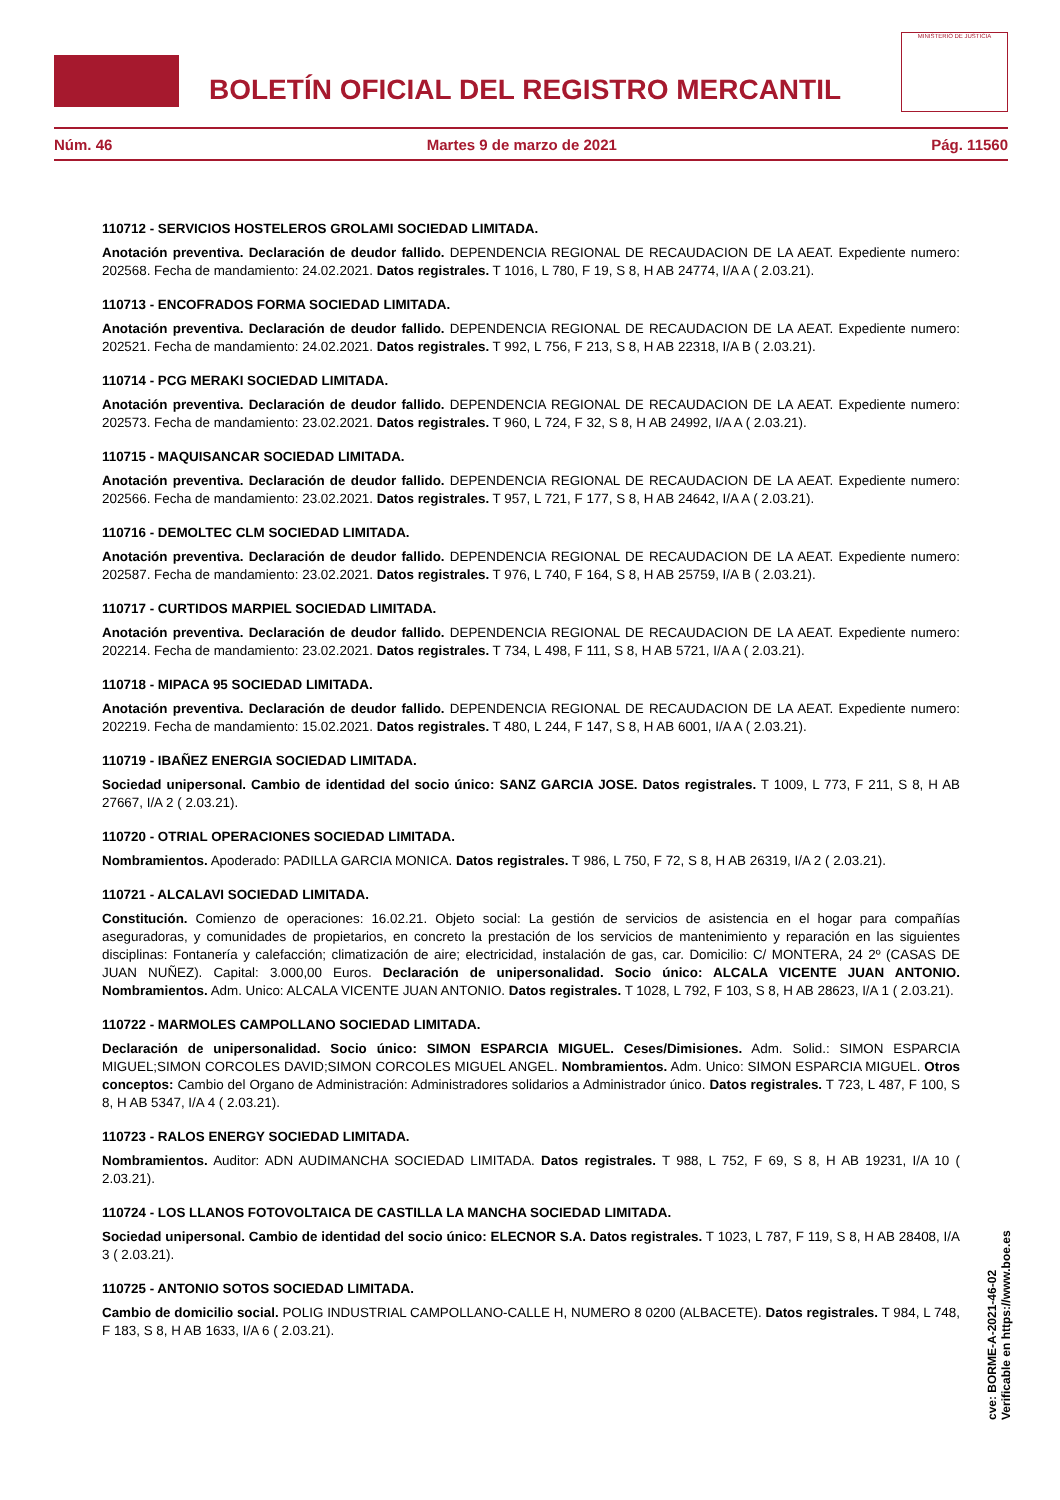BOLETÍN OFICIAL DEL REGISTRO MERCANTIL
MINISTERIO DE JUSTICIA
Núm. 46 Martes 9 de marzo de 2021 Pág. 11560
110712 - SERVICIOS HOSTELEROS GROLAMI SOCIEDAD LIMITADA.
Anotación preventiva. Declaración de deudor fallido. DEPENDENCIA REGIONAL DE RECAUDACION DE LA AEAT. Expediente numero: 202568. Fecha de mandamiento: 24.02.2021. Datos registrales. T 1016, L 780, F 19, S 8, H AB 24774, I/A A ( 2.03.21).
110713 - ENCOFRADOS FORMA SOCIEDAD LIMITADA.
Anotación preventiva. Declaración de deudor fallido. DEPENDENCIA REGIONAL DE RECAUDACION DE LA AEAT. Expediente numero: 202521. Fecha de mandamiento: 24.02.2021. Datos registrales. T 992, L 756, F 213, S 8, H AB 22318, I/A B ( 2.03.21).
110714 - PCG MERAKI SOCIEDAD LIMITADA.
Anotación preventiva. Declaración de deudor fallido. DEPENDENCIA REGIONAL DE RECAUDACION DE LA AEAT. Expediente numero: 202573. Fecha de mandamiento: 23.02.2021. Datos registrales. T 960, L 724, F 32, S 8, H AB 24992, I/A A ( 2.03.21).
110715 - MAQUISANCAR SOCIEDAD LIMITADA.
Anotación preventiva. Declaración de deudor fallido. DEPENDENCIA REGIONAL DE RECAUDACION DE LA AEAT. Expediente numero: 202566. Fecha de mandamiento: 23.02.2021. Datos registrales. T 957, L 721, F 177, S 8, H AB 24642, I/A A ( 2.03.21).
110716 - DEMOLTEC CLM SOCIEDAD LIMITADA.
Anotación preventiva. Declaración de deudor fallido. DEPENDENCIA REGIONAL DE RECAUDACION DE LA AEAT. Expediente numero: 202587. Fecha de mandamiento: 23.02.2021. Datos registrales. T 976, L 740, F 164, S 8, H AB 25759, I/A B ( 2.03.21).
110717 - CURTIDOS MARPIEL SOCIEDAD LIMITADA.
Anotación preventiva. Declaración de deudor fallido. DEPENDENCIA REGIONAL DE RECAUDACION DE LA AEAT. Expediente numero: 202214. Fecha de mandamiento: 23.02.2021. Datos registrales. T 734, L 498, F 111, S 8, H AB 5721, I/A A ( 2.03.21).
110718 - MIPACA 95 SOCIEDAD LIMITADA.
Anotación preventiva. Declaración de deudor fallido. DEPENDENCIA REGIONAL DE RECAUDACION DE LA AEAT. Expediente numero: 202219. Fecha de mandamiento: 15.02.2021. Datos registrales. T 480, L 244, F 147, S 8, H AB 6001, I/A A ( 2.03.21).
110719 - IBAÑEZ ENERGIA SOCIEDAD LIMITADA.
Sociedad unipersonal. Cambio de identidad del socio único: SANZ GARCIA JOSE. Datos registrales. T 1009, L 773, F 211, S 8, H AB 27667, I/A 2 ( 2.03.21).
110720 - OTRIAL OPERACIONES SOCIEDAD LIMITADA.
Nombramientos. Apoderado: PADILLA GARCIA MONICA. Datos registrales. T 986, L 750, F 72, S 8, H AB 26319, I/A 2 ( 2.03.21).
110721 - ALCALAVI SOCIEDAD LIMITADA.
Constitución. Comienzo de operaciones: 16.02.21. Objeto social: La gestión de servicios de asistencia en el hogar para compañías aseguradoras, y comunidades de propietarios, en concreto la prestación de los servicios de mantenimiento y reparación en las siguientes disciplinas: Fontanería y calefacción; climatización de aire; electricidad, instalación de gas, car. Domicilio: C/ MONTERA, 24 2º (CASAS DE JUAN NUÑEZ). Capital: 3.000,00 Euros. Declaración de unipersonalidad. Socio único: ALCALA VICENTE JUAN ANTONIO. Nombramientos. Adm. Unico: ALCALA VICENTE JUAN ANTONIO. Datos registrales. T 1028, L 792, F 103, S 8, H AB 28623, I/A 1 ( 2.03.21).
110722 - MARMOLES CAMPOLLANO SOCIEDAD LIMITADA.
Declaración de unipersonalidad. Socio único: SIMON ESPARCIA MIGUEL. Ceses/Dimisiones. Adm. Solid.: SIMON ESPARCIA MIGUEL;SIMON CORCOLES DAVID;SIMON CORCOLES MIGUEL ANGEL. Nombramientos. Adm. Unico: SIMON ESPARCIA MIGUEL. Otros conceptos: Cambio del Organo de Administración: Administradores solidarios a Administrador único. Datos registrales. T 723, L 487, F 100, S 8, H AB 5347, I/A 4 ( 2.03.21).
110723 - RALOS ENERGY SOCIEDAD LIMITADA.
Nombramientos. Auditor: ADN AUDIMANCHA SOCIEDAD LIMITADA. Datos registrales. T 988, L 752, F 69, S 8, H AB 19231, I/A 10 ( 2.03.21).
110724 - LOS LLANOS FOTOVOLTAICA DE CASTILLA LA MANCHA SOCIEDAD LIMITADA.
Sociedad unipersonal. Cambio de identidad del socio único: ELECNOR S.A. Datos registrales. T 1023, L 787, F 119, S 8, H AB 28408, I/A 3 ( 2.03.21).
110725 - ANTONIO SOTOS SOCIEDAD LIMITADA.
Cambio de domicilio social. POLIG INDUSTRIAL CAMPOLLANO-CALLE H, NUMERO 8 0200 (ALBACETE). Datos registrales. T 984, L 748, F 183, S 8, H AB 1633, I/A 6 ( 2.03.21).
cve: BORME-A-2021-46-02
Verificable en https://www.boe.es